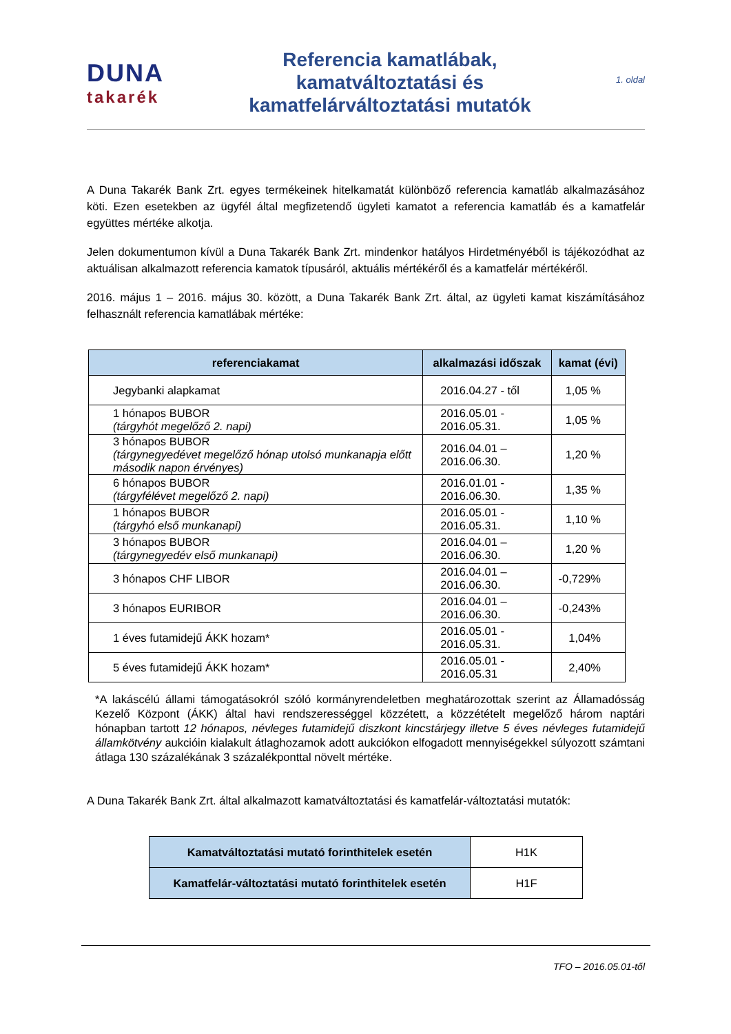DUNA
takarék
Referencia kamatlábak,
kamatváltoztatási és
kamatfelárváltoztatási mutatók
1. oldal
A Duna Takarék Bank Zrt. egyes termékeinek hitelkamatát különböző referencia kamatláb alkalmazásához köti. Ezen esetekben az ügyfél által megfizetendő ügyleti kamatot a referencia kamatláb és a kamatfelár együttes mértéke alkotja.
Jelen dokumentumon kívül a Duna Takarék Bank Zrt. mindenkor hatályos Hirdetményéből is tájékozódhat az aktuálisan alkalmazott referencia kamatok típusáról, aktuális mértékéről és a kamatfelár mértékéről.
2016. május 1 – 2016. május 30. között, a Duna Takarék Bank Zrt. által, az ügyleti kamat kiszámításához felhasznált referencia kamatlábak mértéke:
| referenciakamat | alkalmazási időszak | kamat (évi) |
| --- | --- | --- |
| Jegybanki alapkamat | 2016.04.27 - től | 1,05 % |
| 1 hónapos BUBOR (tárgyhót megelőző 2. napi) | 2016.05.01 - 2016.05.31. | 1,05 % |
| 3 hónapos BUBOR (tárgynegyedévet megelőző hónap utolsó munkanapja előtt második napon érvényes) | 2016.04.01 – 2016.06.30. | 1,20 % |
| 6 hónapos BUBOR (tárgyfélévet megelőző 2. napi) | 2016.01.01 - 2016.06.30. | 1,35 % |
| 1 hónapos BUBOR (tárgyhó első munkanapi) | 2016.05.01 - 2016.05.31. | 1,10 % |
| 3 hónapos BUBOR (tárgynegyedév első munkanapi) | 2016.04.01 – 2016.06.30. | 1,20 % |
| 3 hónapos CHF LIBOR | 2016.04.01 – 2016.06.30. | -0,729% |
| 3 hónapos EURIBOR | 2016.04.01 – 2016.06.30. | -0,243% |
| 1 éves futamidejű ÁKK hozam* | 2016.05.01 - 2016.05.31. | 1,04% |
| 5 éves futamidejű ÁKK hozam* | 2016.05.01 - 2016.05.31 | 2,40% |
*A lakáscélú állami támogatásokról szóló kormányrendeletben meghatározottak szerint az Államadósság Kezelő Központ (ÁKK) által havi rendszerességgel közzétett, a közzétételt megelőző három naptári hónapban tartott 12 hónapos, névleges futamidejű diszkont kincstárjegy illetve 5 éves névleges futamidejű államkötvény aukcióin kialakult átlaghozamok adott aukciókon elfogadott mennyiségekkel súlyozott számtani átlaga 130 százalékának 3 százalékponttal növelt mértéke.
A Duna Takarék Bank Zrt. által alkalmazott kamatváltoztatási és kamatfelár-változtatási mutatók:
| Kamatváltoztatási mutató forinthitelek esetén | H1K |
| Kamatfelár-változtatási mutató forinthitelek esetén | H1F |
TFO – 2016.05.01-től